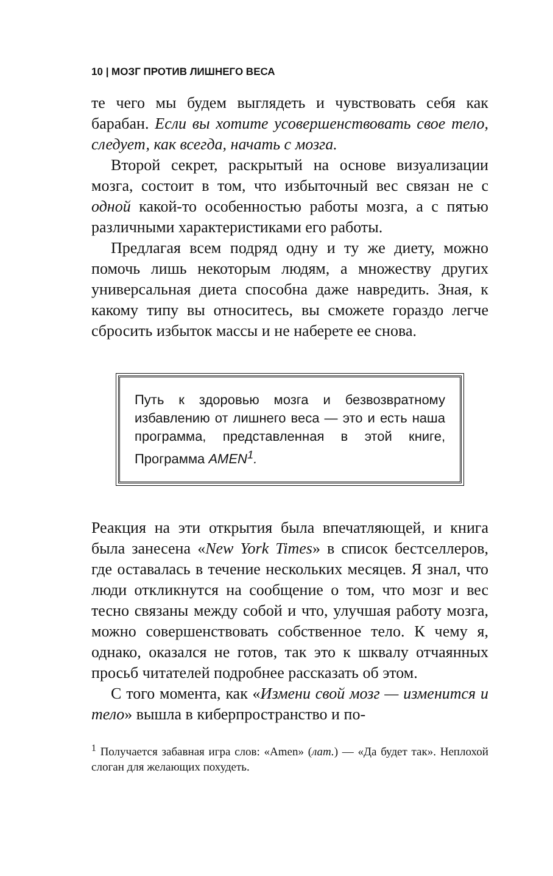10 | МОЗГ ПРОТИВ ЛИШНЕГО ВЕСА
те чего мы будем выглядеть и чувствовать себя как барабан. Если вы хотите усовершенствовать свое тело, следует, как всегда, начать с мозга.
Второй секрет, раскрытый на основе визуализации мозга, состоит в том, что избыточный вес связан не с одной какой-то особенностью работы мозга, а с пятью различными характеристиками его работы.
Предлагая всем подряд одну и ту же диету, можно помочь лишь некоторым людям, а множеству других универсальная диета способна даже навредить. Зная, к какому типу вы относитесь, вы сможете гораздо легче сбросить избыток массы и не наберете ее снова.
Путь к здоровью мозга и безвозвратному избавлению от лишнего веса — это и есть наша программа, представленная в этой книге, Программа AMEN<sup>1</sup>.
Реакция на эти открытия была впечатляющей, и книга была занесена «New York Times» в список бестселлеров, где оставалась в течение нескольких месяцев. Я знал, что люди откликнутся на сообщение о том, что мозг и вес тесно связаны между собой и что, улучшая работу мозга, можно совершенствовать собственное тело. К чему я, однако, оказался не готов, так это к шквалу отчаянных просьб читателей подробнее рассказать об этом.
С того момента, как «Измени свой мозг — изменится и тело» вышла в киберпространство и по-
<sup>1</sup> Получается забавная игра слов: «Amen» (лат.) — «Да будет так». Неплохой слоган для желающих похудеть.